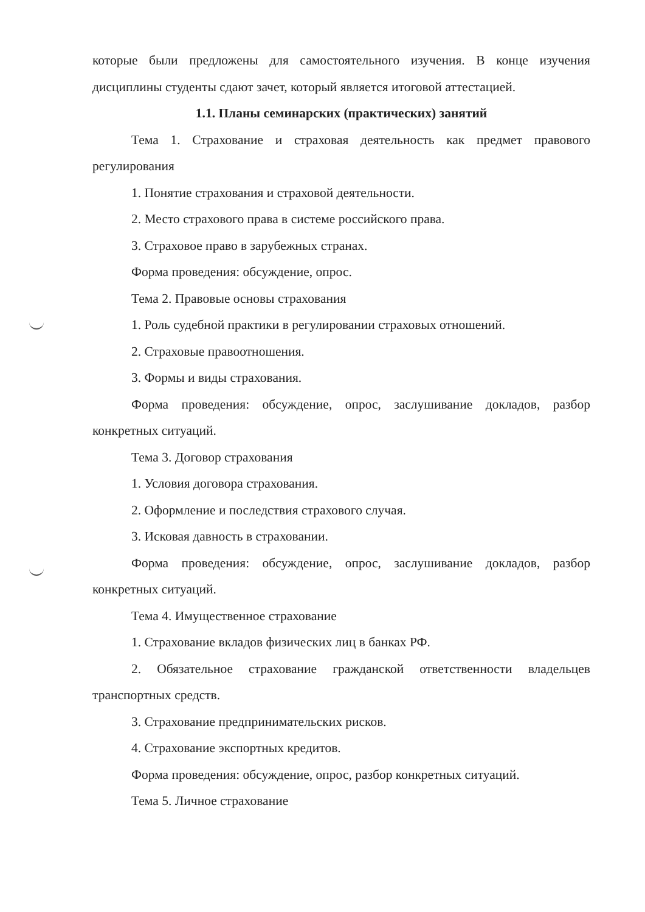которые были предложены для самостоятельного изучения. В конце изучения дисциплины студенты сдают зачет, который является итоговой аттестацией.
1.1. Планы семинарских (практических) занятий
Тема 1. Страхование и страховая деятельность как предмет правового регулирования
1. Понятие страхования и страховой деятельности.
2. Место страхового права в системе российского права.
3. Страховое право в зарубежных странах.
Форма проведения: обсуждение, опрос.
Тема 2. Правовые основы страхования
1. Роль судебной практики в регулировании страховых отношений.
2. Страховые правоотношения.
3. Формы и виды страхования.
Форма проведения: обсуждение, опрос, заслушивание докладов, разбор конкретных ситуаций.
Тема 3. Договор страхования
1. Условия договора страхования.
2. Оформление и последствия страхового случая.
3. Исковая давность в страховании.
Форма проведения: обсуждение, опрос, заслушивание докладов, разбор конкретных ситуаций.
Тема 4. Имущественное страхование
1. Страхование вкладов физических лиц в банках РФ.
2. Обязательное страхование гражданской ответственности владельцев транспортных средств.
3. Страхование предпринимательских рисков.
4. Страхование экспортных кредитов.
Форма проведения: обсуждение, опрос, разбор конкретных ситуаций.
Тема 5. Личное страхование